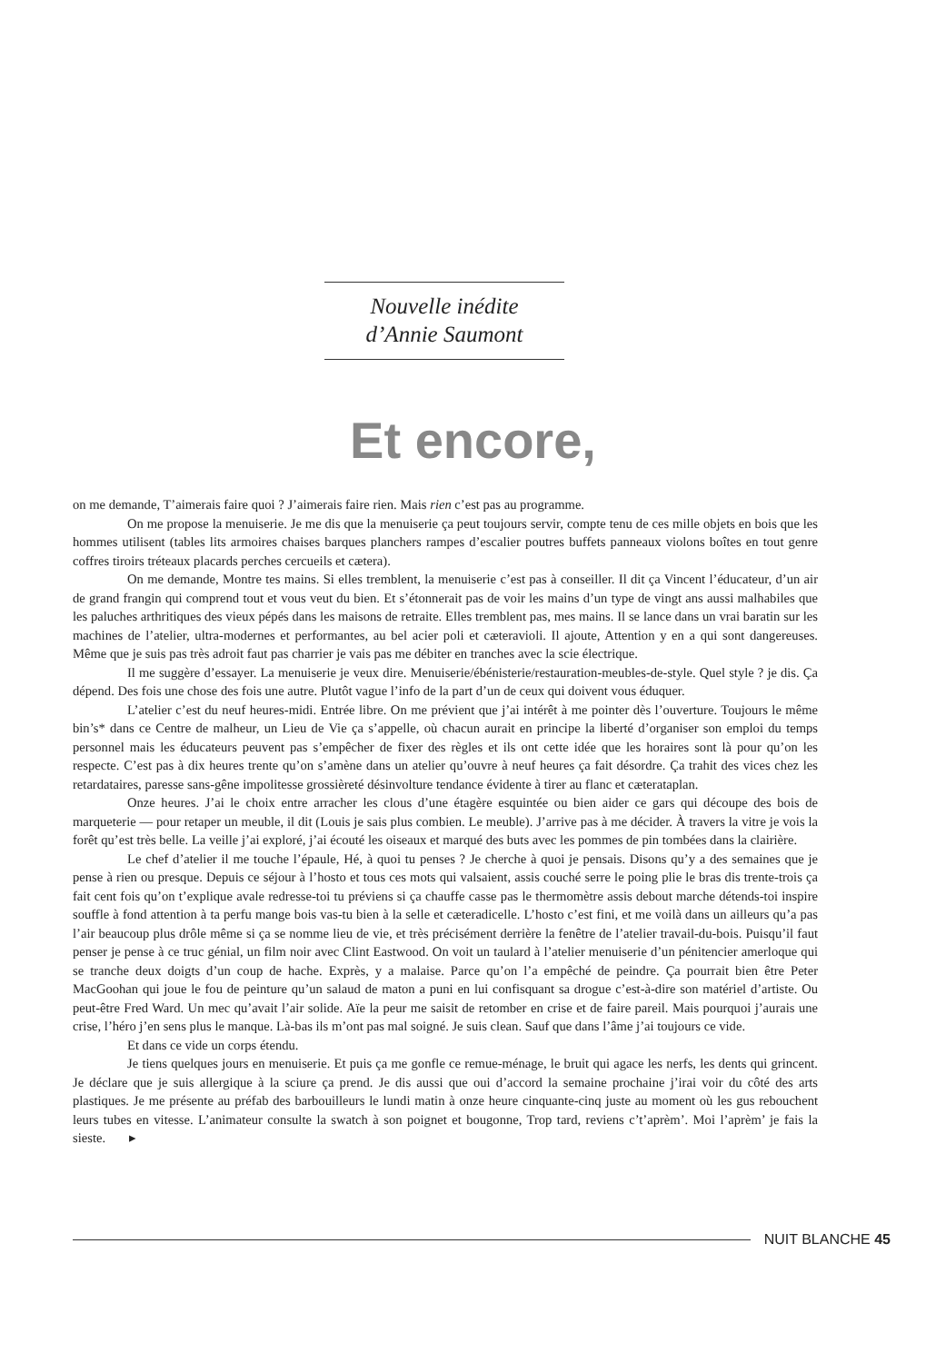Nouvelle inédite
d’Annie Saumont
Et encore,
on me demande, T’aimerais faire quoi ? J’aimerais faire rien. Mais rien c’est pas au programme.
On me propose la menuiserie. Je me dis que la menuiserie ça peut toujours servir, compte tenu de ces mille objets en bois que les hommes utilisent (tables lits armoires chaises barques planchers rampes d’escalier poutres buffets panneaux violons boîtes en tout genre coffres tiroirs tréteaux placards perches cercueils et cætera).
On me demande, Montre tes mains. Si elles tremblent, la menuiserie c’est pas à conseiller. Il dit ça Vincent l’éducateur, d’un air de grand frangin qui comprend tout et vous veut du bien. Et s’étonnerait pas de voir les mains d’un type de vingt ans aussi malhabiles que les paluches arthritiques des vieux pépés dans les maisons de retraite. Elles tremblent pas, mes mains. Il se lance dans un vrai baratin sur les machines de l’atelier, ultra-modernes et performantes, au bel acier poli et cæteravioli. Il ajoute, Attention y en a qui sont dangereuses. Même que je suis pas très adroit faut pas charrier je vais pas me débiter en tranches avec la scie électrique.
Il me suggère d’essayer. La menuiserie je veux dire. Menuiserie/ébénisterie/restauration-meubles-de-style. Quel style ? je dis. Ça dépend. Des fois une chose des fois une autre. Plutôt vague l’info de la part d’un de ceux qui doivent vous éduquer.
L’atelier c’est du neuf heures-midi. Entrée libre. On me prévient que j’ai intérêt à me pointer dès l’ouverture. Toujours le même bin’s* dans ce Centre de malheur, un Lieu de Vie ça s’appelle, où chacun aurait en principe la liberté d’organiser son emploi du temps personnel mais les éducateurs peuvent pas s’empêcher de fixer des règles et ils ont cette idée que les horaires sont là pour qu’on les respecte. C’est pas à dix heures trente qu’on s’amène dans un atelier qu’ouvre à neuf heures ça fait désordre. Ça trahit des vices chez les retardataires, paresse sans-gêne impolitesse grossièreté désinvolture tendance évidente à tirer au flanc et cæterataplan.
Onze heures. J’ai le choix entre arracher les clous d’une étagère esquintée ou bien aider ce gars qui découpe des bois de marqueterie — pour retaper un meuble, il dit (Louis je sais plus combien. Le meuble). J’arrive pas à me décider. À travers la vitre je vois la forêt qu’est très belle. La veille j’ai exploré, j’ai écouté les oiseaux et marqué des buts avec les pommes de pin tombées dans la clairière.
Le chef d’atelier il me touche l’épaule, Hé, à quoi tu penses ? Je cherche à quoi je pensais. Disons qu’y a des semaines que je pense à rien ou presque. Depuis ce séjour à l’hosto et tous ces mots qui valsaient, assis couché serre le poing plie le bras dis trente-trois ça fait cent fois qu’on t’explique avale redresse-toi tu préviens si ça chauffe casse pas le thermomètre assis debout marche détends-toi inspire souffle à fond attention à ta perfu mange bois vas-tu bien à la selle et cæteradicelle. L’hosto c’est fini, et me voilà dans un ailleurs qu’a pas l’air beaucoup plus drôle même si ça se nomme lieu de vie, et très précisément derrière la fenêtre de l’atelier travail-du-bois. Puisqu’il faut penser je pense à ce truc génial, un film noir avec Clint Eastwood. On voit un taulard à l’atelier menuiserie d’un pénitencier amerloque qui se tranche deux doigts d’un coup de hache. Exprès, y a malaise. Parce qu’on l’a empêché de peindre. Ça pourrait bien être Peter MacGoohan qui joue le fou de peinture qu’un salaud de maton a puni en lui confisquant sa drogue c’est-à-dire son matériel d’artiste. Ou peut-être Fred Ward. Un mec qu’avait l’air solide. Aïe la peur me saisit de retomber en crise et de faire pareil. Mais pourquoi j’aurais une crise, l’héro j’en sens plus le manque. Là-bas ils m’ont pas mal soigné. Je suis clean. Sauf que dans l’âme j’ai toujours ce vide.
Et dans ce vide un corps étendu.
Je tiens quelques jours en menuiserie. Et puis ça me gonfle ce remue-ménage, le bruit qui agace les nerfs, les dents qui grincent. Je déclare que je suis allergique à la sciure ça prend. Je dis aussi que oui d’accord la semaine prochaine j’irai voir du côté des arts plastiques. Je me présente au préfab des barbouilleurs le lundi matin à onze heure cinquante-cinq juste au moment où les gus rebouchent leurs tubes en vitesse. L’animateur consulte la swatch à son poignet et bougonne, Trop tard, reviens c’t’aprèm’. Moi l’aprèm’ je fais la sieste. ▸
NUIT BLANCHE 45